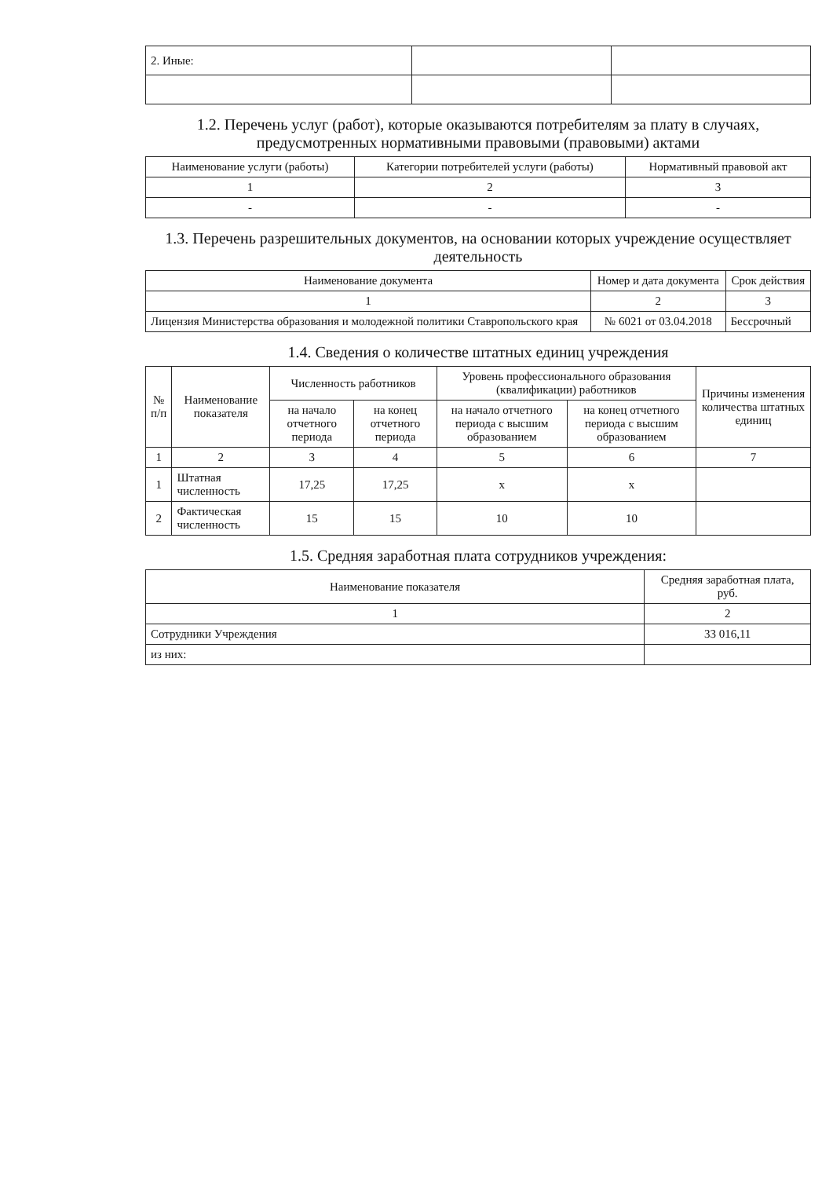| 2. Иные: | | |
1.2. Перечень услуг (работ), которые оказываются потребителям за плату в случаях, предусмотренных нормативными правовыми (правовыми) актами
| Наименование услуги (работы) | Категории потребителей услуги (работы) | Нормативный правовой акт |
| --- | --- | --- |
| 1 | 2 | 3 |
| - | - | - |
1.3. Перечень разрешительных документов, на основании которых учреждение осуществляет деятельность
| Наименование документа | Номер и дата документа | Срок действия |
| --- | --- | --- |
| 1 | 2 | 3 |
| Лицензия Министерства образования и молодежной политики Ставропольского края | № 6021 от 03.04.2018 | Бессрочный |
1.4. Сведения о количестве штатных единиц учреждения
| № п/п | Наименование показателя | Численность работников | | Уровень профессионального образования (квалификации) работников | | Причины изменения количества штатных единиц |
| --- | --- | --- | --- | --- | --- | --- |
| | | на начало отчетного периода | на конец отчетного периода | на начало отчетного периода с высшим образованием | на конец отчетного периода с высшим образованием | |
| 1 | 2 | 3 | 4 | 5 | 6 | 7 |
| 1 | Штатная численность | 17,25 | 17,25 | x | x | |
| 2 | Фактическая численность | 15 | 15 | 10 | 10 | |
1.5. Средняя заработная плата сотрудников учреждения:
| Наименование показателя | Средняя заработная плата, руб. |
| --- | --- |
| 1 | 2 |
| Сотрудники Учреждения | 33 016,11 |
| из них: | |